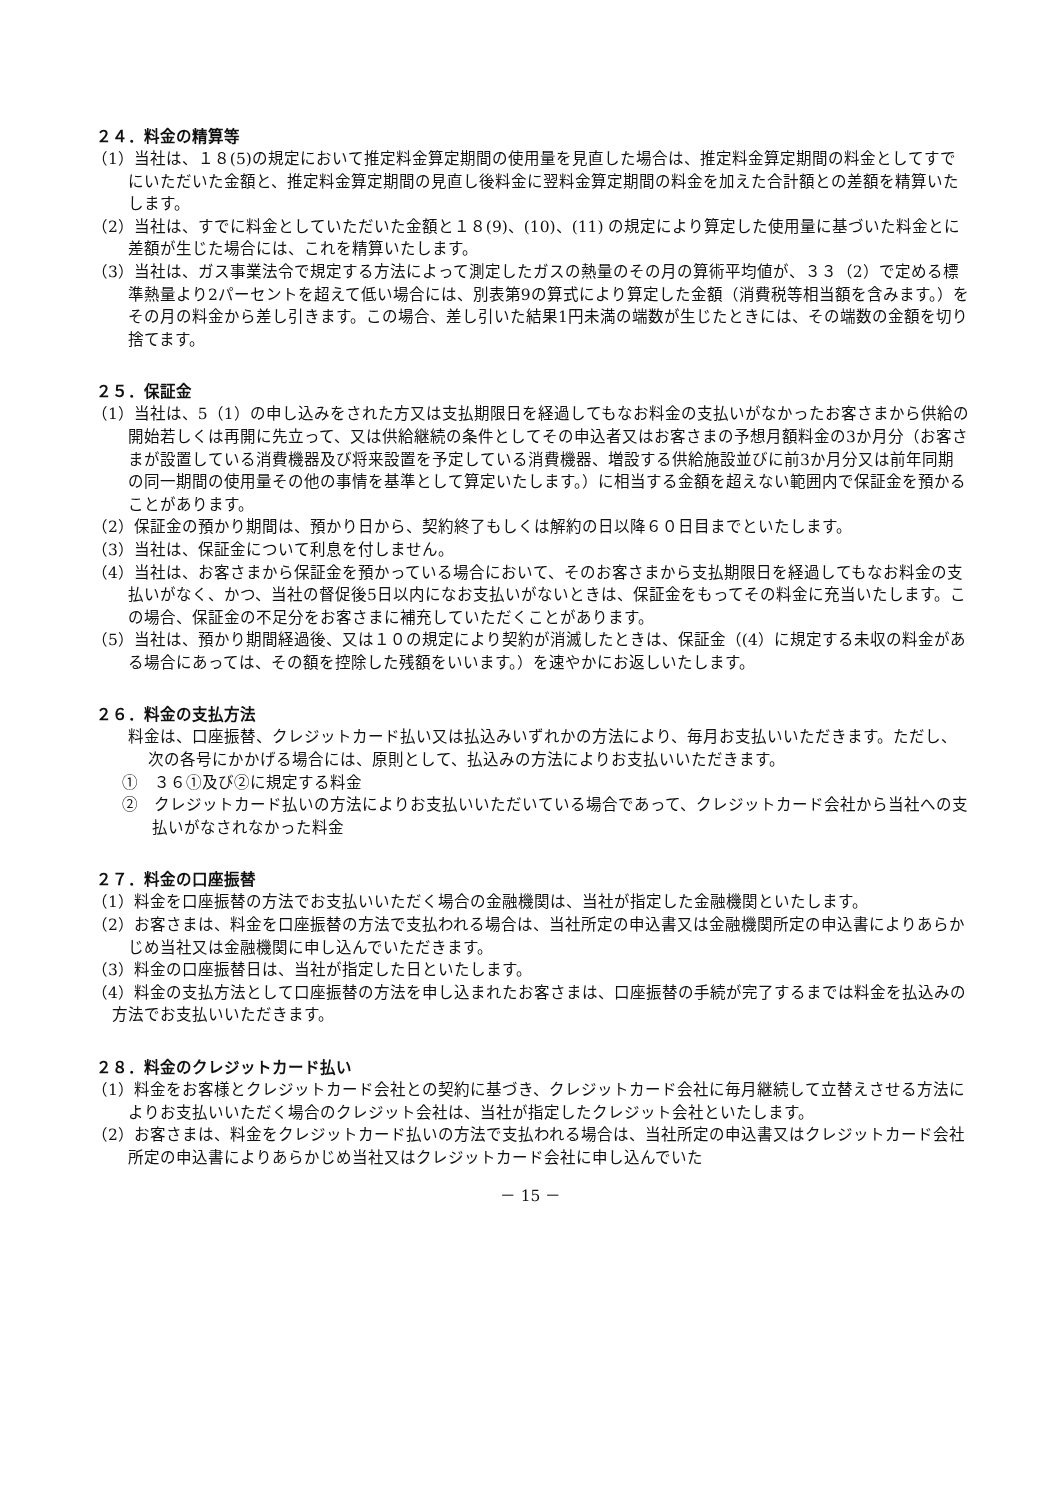２４．料金の精算等
（1）当社は、１８(5)の規定において推定料金算定期間の使用量を見直した場合は、推定料金算定期間の料金としてすでにいただいた金額と、推定料金算定期間の見直し後料金に翌料金算定期間の料金を加えた合計額との差額を精算いたします。
（2）当社は、すでに料金としていただいた金額と１８(9)、(10)、(11) の規定により算定した使用量に基づいた料金とに差額が生じた場合には、これを精算いたします。
（3）当社は、ガス事業法令で規定する方法によって測定したガスの熱量のその月の算術平均値が、３３（2）で定める標準熱量より2パーセントを超えて低い場合には、別表第9の算式により算定した金額（消費税等相当額を含みます。）をその月の料金から差し引きます。この場合、差し引いた結果1円未満の端数が生じたときには、その端数の金額を切り捨てます。
２５．保証金
（1）当社は、5（1）の申し込みをされた方又は支払期限日を経過してもなお料金の支払いがなかったお客さまから供給の開始若しくは再開に先立って、又は供給継続の条件としてその申込者又はお客さまの予想月額料金の3か月分（お客さまが設置している消費機器及び将来設置を予定している消費機器、増設する供給施設並びに前3か月分又は前年同期の同一期間の使用量その他の事情を基準として算定いたします。）に相当する金額を超えない範囲内で保証金を預かることがあります。
（2）保証金の預かり期間は、預かり日から、契約終了もしくは解約の日以降６０日目までといたします。
（3）当社は、保証金について利息を付しません。
（4）当社は、お客さまから保証金を預かっている場合において、そのお客さまから支払期限日を経過してもなお料金の支払いがなく、かつ、当社の督促後5日以内になお支払いがないときは、保証金をもってその料金に充当いたします。この場合、保証金の不足分をお客さまに補充していただくことがあります。
（5）当社は、預かり期間経過後、又は１０の規定により契約が消滅したときは、保証金（(4）に規定する未収の料金がある場合にあっては、その額を控除した残額をいいます。）を速やかにお返しいたします。
２６．料金の支払方法
料金は、口座振替、クレジットカード払い又は払込みいずれかの方法により、毎月お支払いいただきます。ただし、次の各号にかかげる場合には、原則として、払込みの方法によりお支払いいただきます。
①　３６①及び②に規定する料金
②　クレジットカード払いの方法によりお支払いいただいている場合であって、クレジットカード会社から当社への支払いがなされなかった料金
２７．料金の口座振替
（1）料金を口座振替の方法でお支払いいただく場合の金融機関は、当社が指定した金融機関といたします。
（2）お客さまは、料金を口座振替の方法で支払われる場合は、当社所定の申込書又は金融機関所定の申込書によりあらかじめ当社又は金融機関に申し込んでいただきます。
（3）料金の口座振替日は、当社が指定した日といたします。
（4）料金の支払方法として口座振替の方法を申し込まれたお客さまは、口座振替の手続が完了するまでは料金を払込みの方法でお支払いいただきます。
２８．料金のクレジットカード払い
（1）料金をお客様とクレジットカード会社との契約に基づき、クレジットカード会社に毎月継続して立替えさせる方法によりお支払いいただく場合のクレジット会社は、当社が指定したクレジット会社といたします。
（2）お客さまは、料金をクレジットカード払いの方法で支払われる場合は、当社所定の申込書又はクレジットカード会社所定の申込書によりあらかじめ当社又はクレジットカード会社に申し込んでいた
－ 15 －